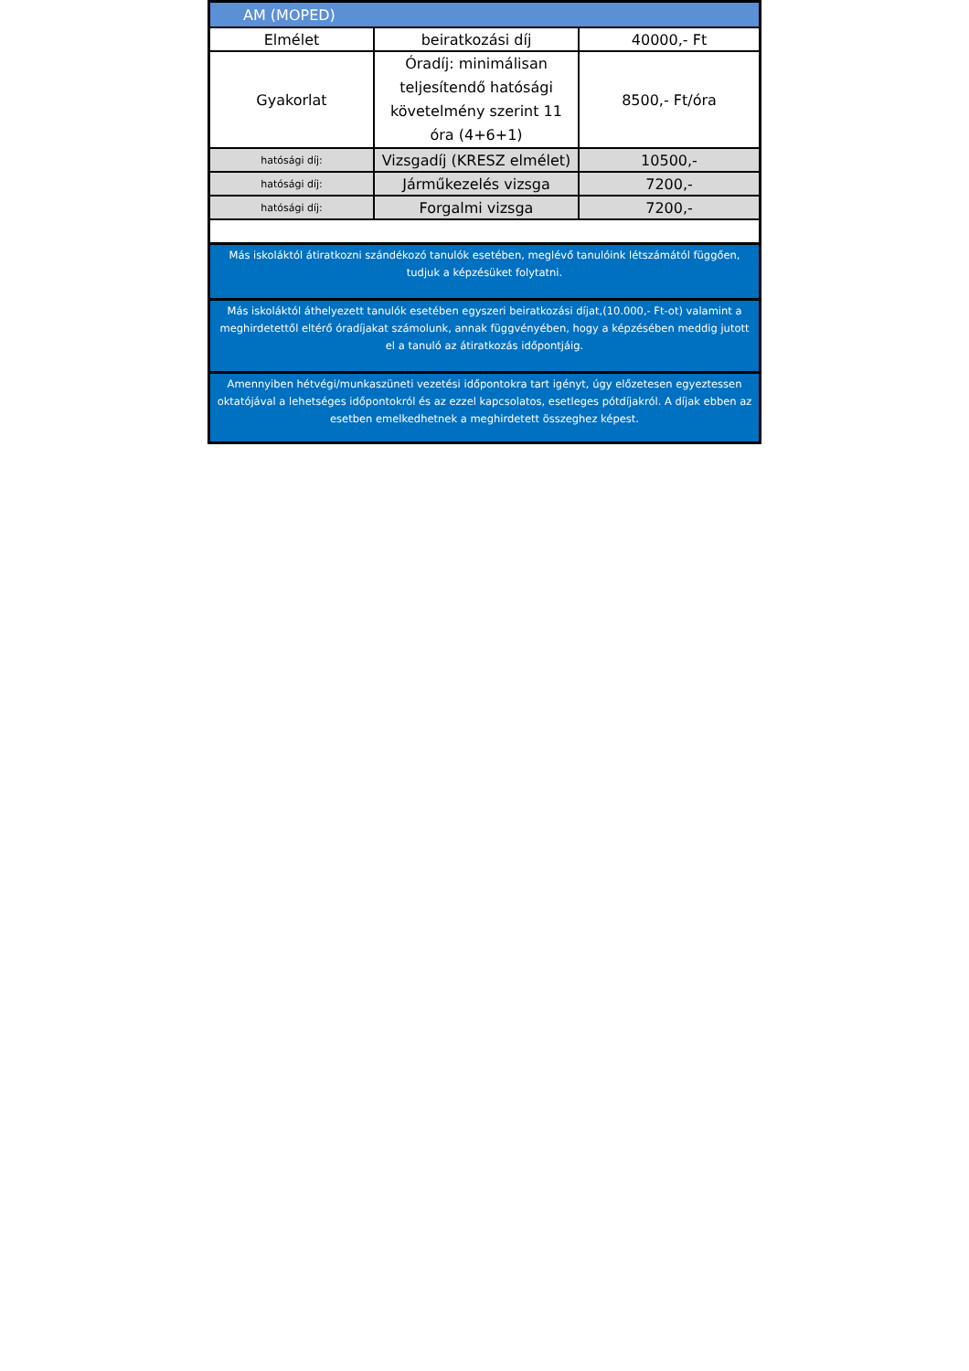| AM (MOPED) | | |
| Elmélet | beiratkozási díj | 40000,- Ft |
| Gyakorlat | Óradíj: minimálisan teljesítendő hatósági követelmény szerint 11 óra (4+6+1) | 8500,- Ft/óra |
| hatósági díj: | Vizsgadíj (KRESZ elmélet) | 10500,- |
| hatósági díj: | Járműkezelés vizsga | 7200,- |
| hatósági díj: | Forgalmi vizsga | 7200,- |
| Más iskoláktól átiratkozni szándékozó tanulók esetében, meglévő tanulóink létszámától függően, tudjuk a képzésüket folytatni. | | |
| Más iskoláktól áthelyezett tanulók esetében egyszeri beiratkozási díjat,(10.000,- Ft-ot) valamint a meghirdetettől eltérő óradíjakat számolunk, annak függvényében, hogy a képzésében meddig jutott el a tanuló az átiratkozás időpontjáig. | | |
| Amennyiben hétvégi/munkaszüneti vezetési időpontokra tart igényt, úgy előzetesen egyeztessen oktatójával a lehetséges időpontokról és az ezzel kapcsolatos, esetleges pótdíjakról. A díjak ebben az esetben emelkedhetnek a meghirdetett összeghez képest. | | |